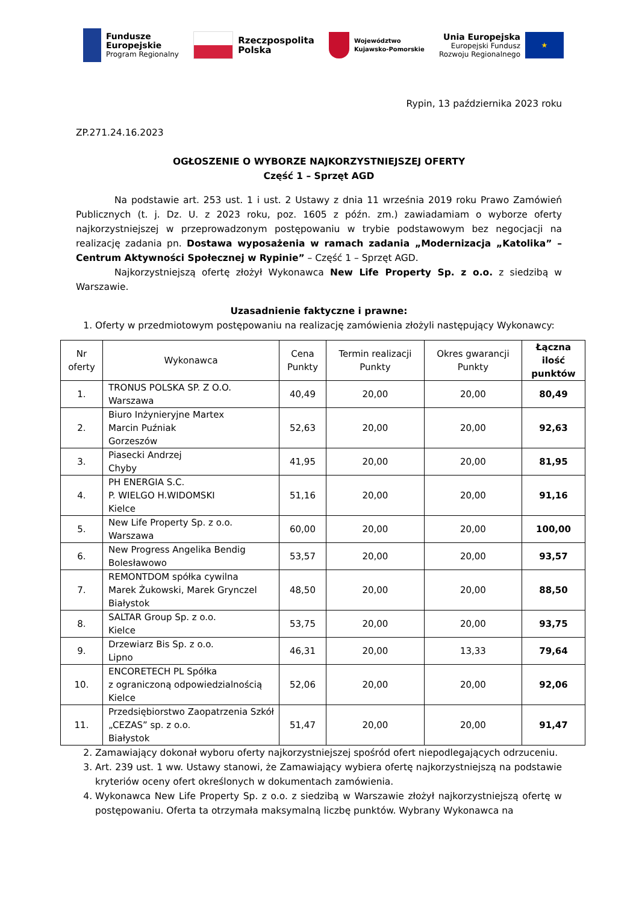Fundusze
Europejskie
Program Regionalny
Rzeczpospolita
Polska
Województwo
Kujawsko-Pomorskie
Unia Europejska
Europejski Fundusz
Rozwoju Regionalnego
★
Rypin, 13 października 2023 roku
ZP.271.24.16.2023
OGŁOSZENIE O WYBORZE NAJKORZYSTNIEJSZEJ OFERTY
Część 1 – Sprzęt AGD
Na podstawie art. 253 ust. 1 i ust. 2 Ustawy z dnia 11 września 2019 roku Prawo Zamówień Publicznych (t. j. Dz. U. z 2023 roku, poz. 1605 z późn. zm.) zawiadamiam o wyborze oferty najkorzystniejszej w przeprowadzonym postępowaniu w trybie podstawowym bez negocjacji na realizację zadania pn. Dostawa wyposażenia w ramach zadania „Modernizacja „Katolika” – Centrum Aktywności Społecznej w Rypinie” – Część 1 – Sprzęt AGD.
Najkorzystniejszą ofertę złożył Wykonawca New Life Property Sp. z o.o. z siedzibą w Warszawie.
Uzasadnienie faktyczne i prawne:
1. Oferty w przedmiotowym postępowaniu na realizację zamówienia złożyli następujący Wykonawcy:
| Nr oferty | Wykonawca | Cena Punkty | Termin realizacji Punkty | Okres gwarancji Punkty | Łączna ilość punktów |
| --- | --- | --- | --- | --- | --- |
| 1. | TRONUS POLSKA SP. Z O.O. Warszawa | 40,49 | 20,00 | 20,00 | 80,49 |
| 2. | Biuro Inżynieryjne Martex Marcin Puźniak Gorzeszów | 52,63 | 20,00 | 20,00 | 92,63 |
| 3. | Piasecki Andrzej Chyby | 41,95 | 20,00 | 20,00 | 81,95 |
| 4. | PH ENERGIA S.C. P. WIELGO H.WIDOMSKI Kielce | 51,16 | 20,00 | 20,00 | 91,16 |
| 5. | New Life Property Sp. z o.o. Warszawa | 60,00 | 20,00 | 20,00 | 100,00 |
| 6. | New Progress Angelika Bendig Bolesławowo | 53,57 | 20,00 | 20,00 | 93,57 |
| 7. | REMONTDOM spółka cywilna Marek Żukowski, Marek Grynczel Białystok | 48,50 | 20,00 | 20,00 | 88,50 |
| 8. | SALTAR Group Sp. z o.o. Kielce | 53,75 | 20,00 | 20,00 | 93,75 |
| 9. | Drzewiarz Bis Sp. z o.o. Lipno | 46,31 | 20,00 | 13,33 | 79,64 |
| 10. | ENCORETECH PL Spółka z ograniczoną odpowiedzialnością Kielce | 52,06 | 20,00 | 20,00 | 92,06 |
| 11. | Przedsiębiorstwo Zaopatrzenia Szkół „CEZAS” sp. z o.o. Białystok | 51,47 | 20,00 | 20,00 | 91,47 |
2. Zamawiający dokonał wyboru oferty najkorzystniejszej spośród ofert niepodlegających odrzuceniu.
3. Art. 239 ust. 1 ww. Ustawy stanowi, że Zamawiający wybiera ofertę najkorzystniejszą na podstawie kryteriów oceny ofert określonych w dokumentach zamówienia.
4. Wykonawca New Life Property Sp. z o.o. z siedzibą w Warszawie złożył najkorzystniejszą ofertę w postępowaniu. Oferta ta otrzymała maksymalną liczbę punktów. Wybrany Wykonawca na